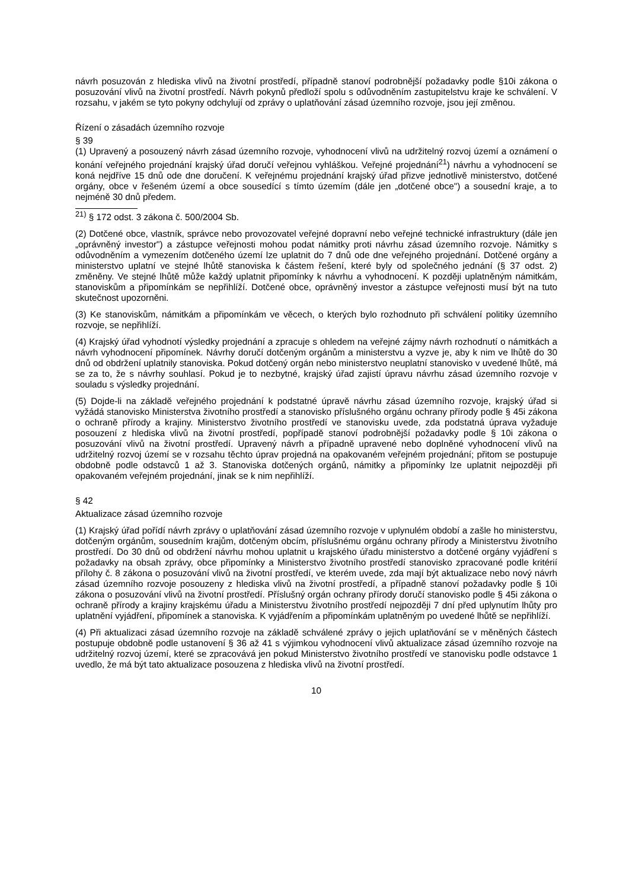návrh posuzován z hlediska vlivů na životní prostředí, případně stanoví podrobnější požadavky podle §10i zákona o posuzování vlivů na životní prostředí. Návrh pokynů předloží spolu s odůvodněním zastupitelstvu kraje ke schválení. V rozsahu, v jakém se tyto pokyny odchylují od zprávy o uplatňování zásad územního rozvoje, jsou její změnou.
Řízení o zásadách územního rozvoje
§ 39
(1) Upravený a posouzený návrh zásad územního rozvoje, vyhodnocení vlivů na udržitelný rozvoj území a oznámení o konání veřejného projednání krajský úřad doručí veřejnou vyhláškou. Veřejné projednání<sup>21</sup>) návrhu a vyhodnocení se koná nejdříve 15 dnů ode dne doručení. K veřejnému projednání krajský úřad přizve jednotlivě ministerstvo, dotčené orgány, obce v řešeném území a obce sousedící s tímto územím (dále jen „dotčené obce") a sousední kraje, a to nejméně 30 dnů předem.
<sup>21)</sup> § 172 odst. 3 zákona č. 500/2004 Sb.
(2) Dotčené obce, vlastník, správce nebo provozovatel veřejné dopravní nebo veřejné technické infrastruktury (dále jen „oprávněný investor") a zástupce veřejnosti mohou podat námitky proti návrhu zásad územního rozvoje. Námitky s odůvodněním a vymezením dotčeného území lze uplatnit do 7 dnů ode dne veřejného projednání. Dotčené orgány a ministerstvo uplatní ve stejné lhůtě stanoviska k částem řešení, které byly od společného jednání (§ 37 odst. 2) změněny. Ve stejné lhůtě může každý uplatnit připomínky k návrhu a vyhodnocení. K později uplatněným námitkám, stanoviskům a připomínkám se nepřihlíží. Dotčené obce, oprávněný investor a zástupce veřejnosti musí být na tuto skutečnost upozorněni.
(3) Ke stanoviskům, námitkám a připomínkám ve věcech, o kterých bylo rozhodnuto při schválení politiky územního rozvoje, se nepřihlíží.
(4) Krajský úřad vyhodnotí výsledky projednání a zpracuje s ohledem na veřejné zájmy návrh rozhodnutí o námitkách a návrh vyhodnocení připomínek. Návrhy doručí dotčeným orgánům a ministerstvu a vyzve je, aby k nim ve lhůtě do 30 dnů od obdržení uplatnily stanoviska. Pokud dotčený orgán nebo ministerstvo neuplatní stanovisko v uvedené lhůtě, má se za to, že s návrhy souhlasí. Pokud je to nezbytné, krajský úřad zajistí úpravu návrhu zásad územního rozvoje v souladu s výsledky projednání.
(5) Dojde-li na základě veřejného projednání k podstatné úpravě návrhu zásad územního rozvoje, krajský úřad si vyžádá stanovisko Ministerstva životního prostředí a stanovisko příslušného orgánu ochrany přírody podle § 45i zákona o ochraně přírody a krajiny. Ministerstvo životního prostředí ve stanovisku uvede, zda podstatná úprava vyžaduje posouzení z hlediska vlivů na životní prostředí, popřípadě stanoví podrobnější požadavky podle § 10i zákona o posuzování vlivů na životní prostředí. Upravený návrh a případně upravené nebo doplněné vyhodnocení vlivů na udržitelný rozvoj území se v rozsahu těchto úprav projedná na opakovaném veřejném projednání; přitom se postupuje obdobně podle odstavců 1 až 3. Stanoviska dotčených orgánů, námitky a připomínky lze uplatnit nejpozději při opakovaném veřejném projednání, jinak se k nim nepřihlíží.
§ 42
Aktualizace zásad územního rozvoje
(1) Krajský úřad pořídí návrh zprávy o uplatňování zásad územního rozvoje v uplynulém období a zašle ho ministerstvu, dotčeným orgánům, sousedním krajům, dotčeným obcím, příslušnému orgánu ochrany přírody a Ministerstvu životního prostředí. Do 30 dnů od obdržení návrhu mohou uplatnit u krajského úřadu ministerstvo a dotčené orgány vyjádření s požadavky na obsah zprávy, obce připomínky a Ministerstvo životního prostředí stanovisko zpracované podle kritérií přílohy č. 8 zákona o posuzování vlivů na životní prostředí, ve kterém uvede, zda mají být aktualizace nebo nový návrh zásad územního rozvoje posouzeny z hlediska vlivů na životní prostředí, a případně stanoví požadavky podle § 10i zákona o posuzování vlivů na životní prostředí. Příslušný orgán ochrany přírody doručí stanovisko podle § 45i zákona o ochraně přírody a krajiny krajskému úřadu a Ministerstvu životního prostředí nejpozději 7 dní před uplynutím lhůty pro uplatnění vyjádření, připomínek a stanoviska. K vyjádřením a připomínkám uplatněným po uvedené lhůtě se nepřihlíží.
(4) Při aktualizaci zásad územního rozvoje na základě schválené zprávy o jejich uplatňování se v měněných částech postupuje obdobně podle ustanovení § 36 až 41 s výjimkou vyhodnocení vlivů aktualizace zásad územního rozvoje na udržitelný rozvoj území, které se zpracovává jen pokud Ministerstvo životního prostředí ve stanovisku podle odstavce 1 uvedlo, že má být tato aktualizace posouzena z hlediska vlivů na životní prostředí.
10